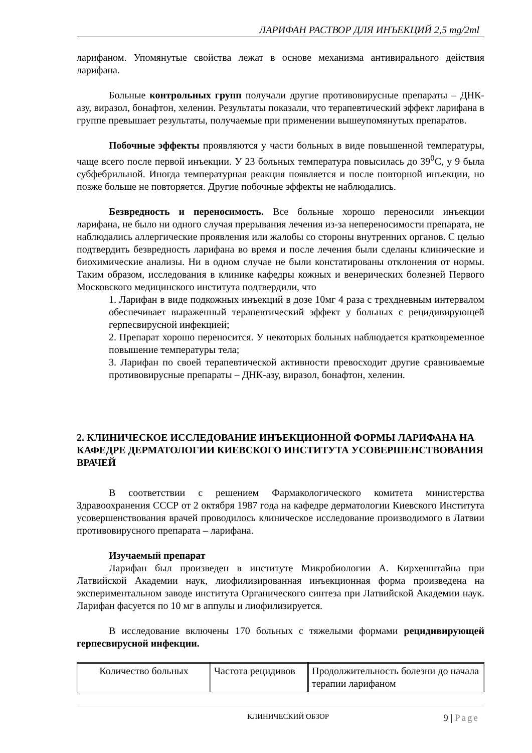ЛАРИФАН РАСТВОР ДЛЯ ИНЪЕКЦИЙ 2,5 mg/2ml
ларифаном. Упомянутые свойства лежат в основе механизма антивирального действия ларифана.
Больные контрольных групп получали другие противовирусные препараты – ДНК-азу, виразол, бонафтон, хеленин. Результаты показали, что терапевтический эффект ларифана в группе превышает результаты, получаемые при применении вышеупомянутых препаратов.
Побочные эффекты проявляются у части больных в виде повышенной температуры, чаще всего после первой инъекции. У 23 больных температура повысилась до 39<sup>0</sup>С, у 9 была субфебрильной. Иногда температурная реакция появляется и после повторной инъекции, но позже больше не повторяется. Другие побочные эффекты не наблюдались.
Безвредность и переносимость. Все больные хорошо переносили инъекции ларифана, не было ни одного случая прерывания лечения из-за непереносимости препарата, не наблюдались аллергические проявления или жалобы со стороны внутренних органов. С целью подтвердить безвредность ларифана во время и после лечения были сделаны клинические и биохимические анализы. Ни в одном случае не были констатированы отклонения от нормы. Таким образом, исследования в клинике кафедры кожных и венерических болезней Первого Московского медицинского института подтвердили, что
1. Ларифан в виде подкожных инъекций в дозе 10мг 4 раза с трехдневным интервалом обеспечивает выраженный терапевтический эффект у больных с рецидивирующей герпесвирусной инфекцией;
2. Препарат хорошо переносится. У некоторых больных наблюдается кратковременное повышение температуры тела;
3. Ларифан по своей терапевтической активности превосходит другие сравниваемые противовирусные препараты – ДНК-азу, виразол, бонафтон, хеленин.
2. КЛИНИЧЕСКОЕ ИССЛЕДОВАНИЕ ИНЪЕКЦИОННОЙ ФОРМЫ ЛАРИФАНА НА КАФЕДРЕ ДЕРМАТОЛОГИИ КИЕВСКОГО ИНСТИТУТА УСОВЕРШЕНСТВОВАНИЯ ВРАЧЕЙ
В соответствии с решением Фармакологического комитета министерства Здравоохранения СССР от 2 октября 1987 года на кафедре дерматологии Киевского Института усовершенствования врачей проводилось клиническое исследование производимого в Латвии противовирусного препарата – ларифана.
Изучаемый препарат
Ларифан был произведен в институте Микробиологии А. Кирхенштайна при Латвийской Академии наук, лиофилизированная инъекционная форма произведена на экспериментальном заводе института Органического синтеза при Латвийской Академии наук. Ларифан фасуется по 10 мг в аппулы и лиофилизируется.
В исследование включены 170 больных с тяжелыми формами рецидивирующей герпесвирусной инфекции.
| Количество больных | Частота рецидивов | Продолжительность болезни до начала терапии ларифаном |
КЛИНИЧЕСКИЙ ОБЗОР 9 | Page